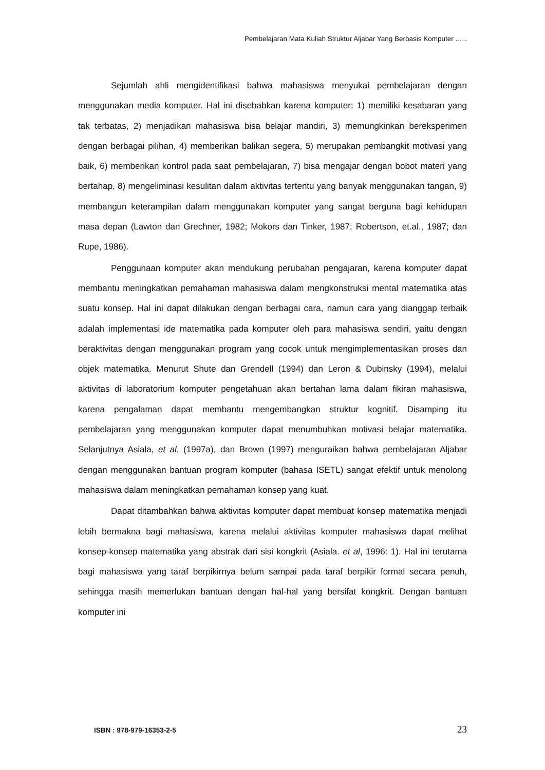Pembelajaran Mata Kuliah Struktur Aljabar Yang Berbasis Komputer ......
Sejumlah ahli mengidentifikasi bahwa mahasiswa menyukai pembelajaran dengan menggunakan media komputer. Hal ini disebabkan karena komputer: 1) memiliki kesabaran yang tak terbatas, 2) menjadikan mahasiswa bisa belajar mandiri, 3) memungkinkan bereksperimen dengan berbagai pilihan, 4) memberikan balikan segera, 5) merupakan pembangkit motivasi yang baik, 6) memberikan kontrol pada saat pembelajaran, 7) bisa mengajar dengan bobot materi yang bertahap, 8) mengeliminasi kesulitan dalam aktivitas tertentu yang banyak menggunakan tangan, 9) membangun keterampilan dalam menggunakan komputer yang sangat berguna bagi kehidupan masa depan (Lawton dan Grechner, 1982; Mokors dan Tinker, 1987; Robertson, et.al., 1987; dan Rupe, 1986).
Penggunaan komputer akan mendukung perubahan pengajaran, karena komputer dapat membantu meningkatkan pemahaman mahasiswa dalam mengkonstruksi mental matematika atas suatu konsep. Hal ini dapat dilakukan dengan berbagai cara, namun cara yang dianggap terbaik adalah implementasi ide matematika pada komputer oleh para mahasiswa sendiri, yaitu dengan beraktivitas dengan menggunakan program yang cocok untuk mengimplementasikan proses dan objek matematika. Menurut Shute dan Grendell (1994) dan Leron & Dubinsky (1994), melalui aktivitas di laboratorium komputer pengetahuan akan bertahan lama dalam fikiran mahasiswa, karena pengalaman dapat membantu mengembangkan struktur kognitif. Disamping itu pembelajaran yang menggunakan komputer dapat menumbuhkan motivasi belajar matematika. Selanjutnya Asiala, et al. (1997a), dan Brown (1997) menguraikan bahwa pembelajaran Aljabar dengan menggunakan bantuan program komputer (bahasa ISETL) sangat efektif untuk menolong mahasiswa dalam meningkatkan pemahaman konsep yang kuat.
Dapat ditambahkan bahwa aktivitas komputer dapat membuat konsep matematika menjadi lebih bermakna bagi mahasiswa, karena melalui aktivitas komputer mahasiswa dapat melihat konsep-konsep matematika yang abstrak dari sisi kongkrit (Asiala. et al, 1996: 1). Hal ini terutama bagi mahasiswa yang taraf berpikirnya belum sampai pada taraf berpikir formal secara penuh, sehingga masih memerlukan bantuan dengan hal-hal yang bersifat kongkrit. Dengan bantuan komputer ini
ISBN : 978-979-16353-2-5 23